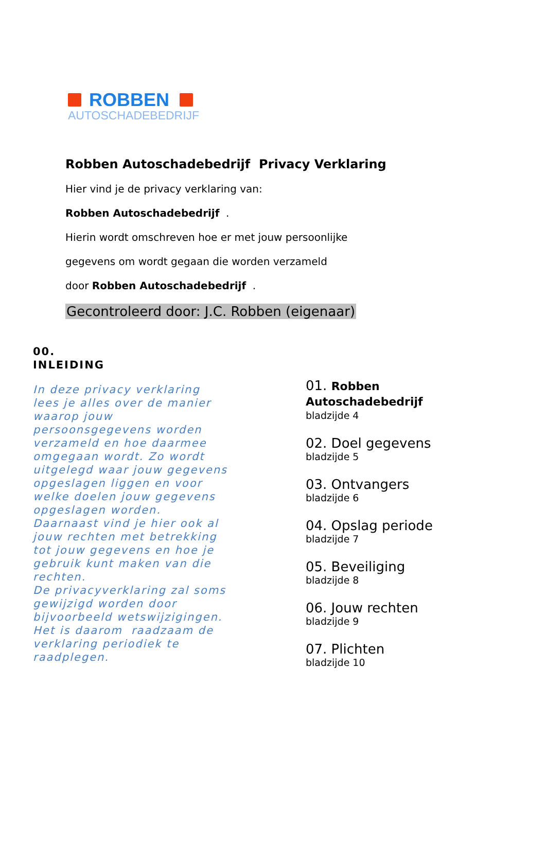ROBBEN
AUTOSCHADEBEDRIJF
Robben Autoschadebedrijf Privacy Verklaring
Hier vind je de privacy verklaring van:
Robben Autoschadebedrijf .
Hierin wordt omschreven hoe er met jouw persoonlijke
gegevens om wordt gegaan die worden verzameld
door Robben Autoschadebedrijf .
Gecontroleerd door: J.C. Robben (eigenaar)
00.
INLEIDING
In deze privacy verklaring lees je alles over de manier waarop jouw persoonsgegevens worden verzameld en hoe daarmee omgegaan wordt. Zo wordt uitgelegd waar jouw gegevens opgeslagen liggen en voor welke doelen jouw gegevens opgeslagen worden. Daarnaast vind je hier ook al jouw rechten met betrekking tot jouw gegevens en hoe je gebruik kunt maken van die rechten.
De privacyverklaring zal soms gewijzigd worden door bijvoorbeeld wetswijzigingen. Het is daarom raadzaam de verklaring periodiek te raadplegen.
01. Robben
Autoschadebedrijf
bladzijde 4
02. Doel gegevens
bladzijde 5
03. Ontvangers
bladzijde 6
04. Opslag periode
bladzijde 7
05. Beveiliging
bladzijde 8
06. Jouw rechten
bladzijde 9
07. Plichten
bladzijde 10